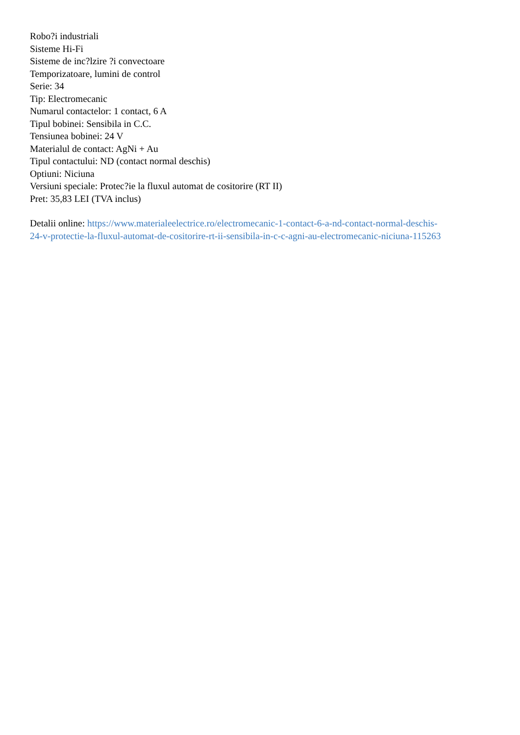Robo?i industriali
Sisteme Hi-Fi
Sisteme de inc?lzire ?i convectoare
Temporizatoare, lumini de control
Serie: 34
Tip: Electromecanic
Numarul contactelor: 1 contact, 6 A
Tipul bobinei: Sensibila in C.C.
Tensiunea bobinei: 24 V
Materialul de contact: AgNi + Au
Tipul contactului: ND (contact normal deschis)
Optiuni: Niciuna
Versiuni speciale: Protec?ie la fluxul automat de cositorire (RT II)
Pret: 35,83 LEI (TVA inclus)
Detalii online: https://www.materialeelectrice.ro/electromecanic-1-contact-6-a-nd-contact-normal-deschis-
24-v-protectie-la-fluxul-automat-de-cositorire-rt-ii-sensibila-in-c-c-agni-au-electromecanic-niciuna-115263